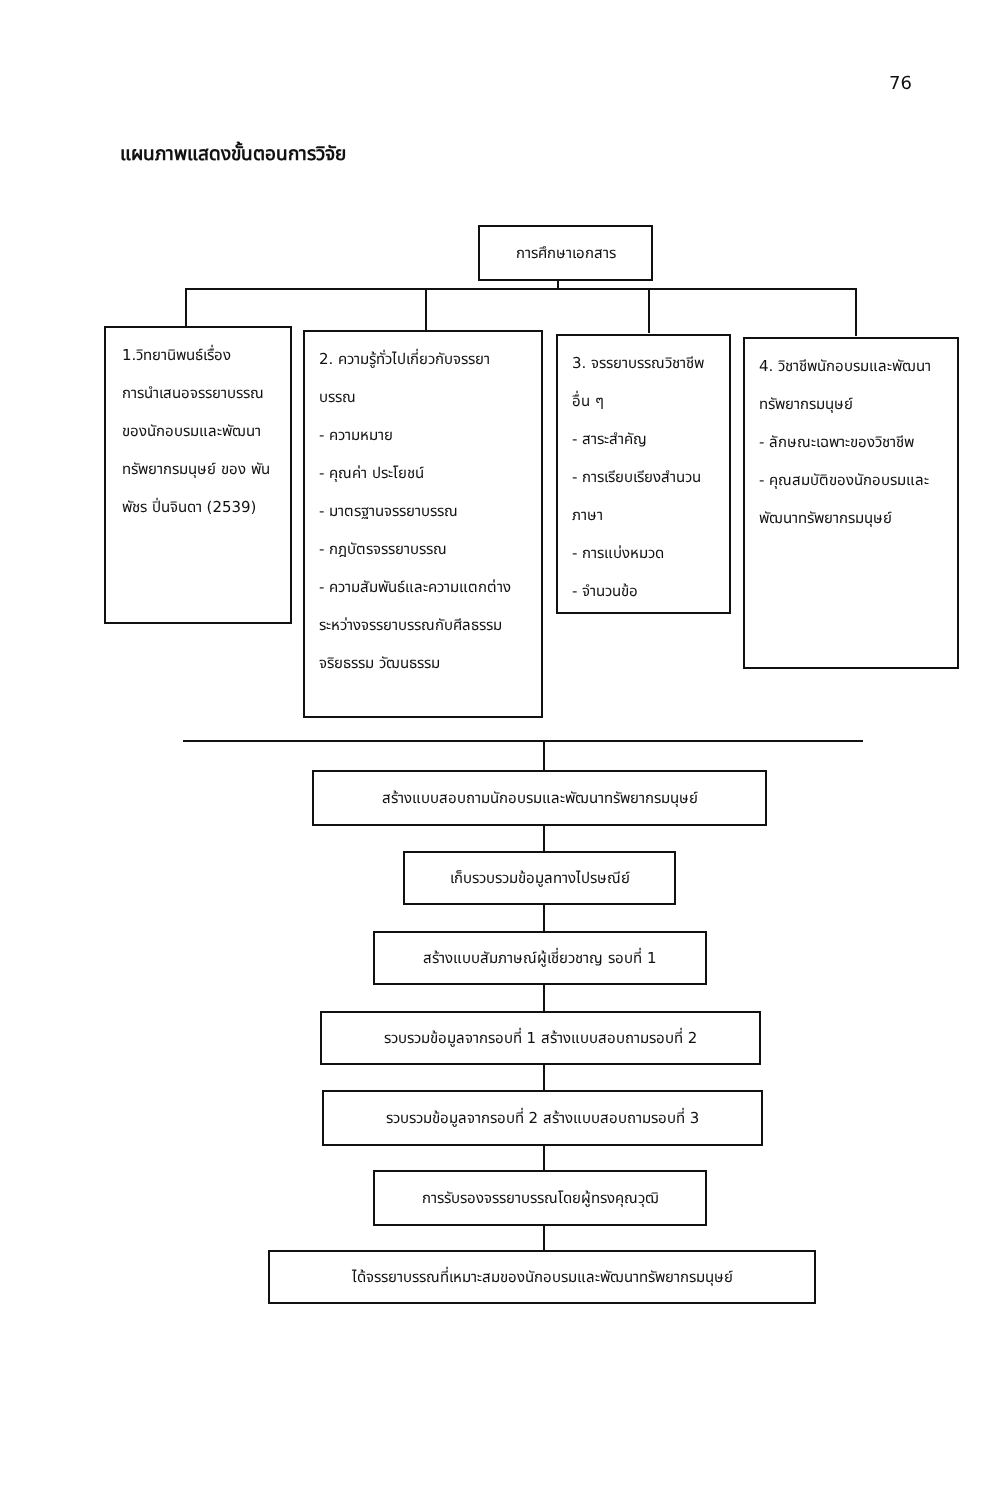76
แผนภาพแสดงขั้นตอนการวิจัย
การศึกษาเอกสาร
1.วิทยานิพนธ์เรื่อง
การนำเสนอจรรยาบรรณของนักอบรมและพัฒนาทรัพยากรมนุษย์ ของ พันพัชร ปิ่นจินดา (2539)
2. ความรู้ทั่วไปเกี่ยวกับจรรยาบรรณ
- ความหมาย
- คุณค่า ประโยชน์
- มาตรฐานจรรยาบรรณ
- กฎบัตรจรรยาบรรณ
- ความสัมพันธ์และความแตกต่างระหว่างจรรยาบรรณกับศีลธรรม จริยธรรม วัฒนธรรม
3. จรรยาบรรณวิชาชีพอื่น ๆ
- สาระสำคัญ
- การเรียบเรียงสำนวนภาษา
- การแบ่งหมวด
- จำนวนข้อ
4. วิชาชีพนักอบรมและพัฒนาทรัพยากรมนุษย์
- ลักษณะเฉพาะของวิชาชีพ
- คุณสมบัติของนักอบรมและพัฒนาทรัพยากรมนุษย์
สร้างแบบสอบถามนักอบรมและพัฒนาทรัพยากรมนุษย์
เก็บรวบรวมข้อมูลทางไปรษณีย์
สร้างแบบสัมภาษณ์ผู้เชี่ยวชาญ รอบที่ 1
รวบรวมข้อมูลจากรอบที่ 1 สร้างแบบสอบถามรอบที่ 2
รวบรวมข้อมูลจากรอบที่ 2 สร้างแบบสอบถามรอบที่ 3
การรับรองจรรยาบรรณโดยผู้ทรงคุณวุฒิ
ได้จรรยาบรรณที่เหมาะสมของนักอบรมและพัฒนาทรัพยากรมนุษย์